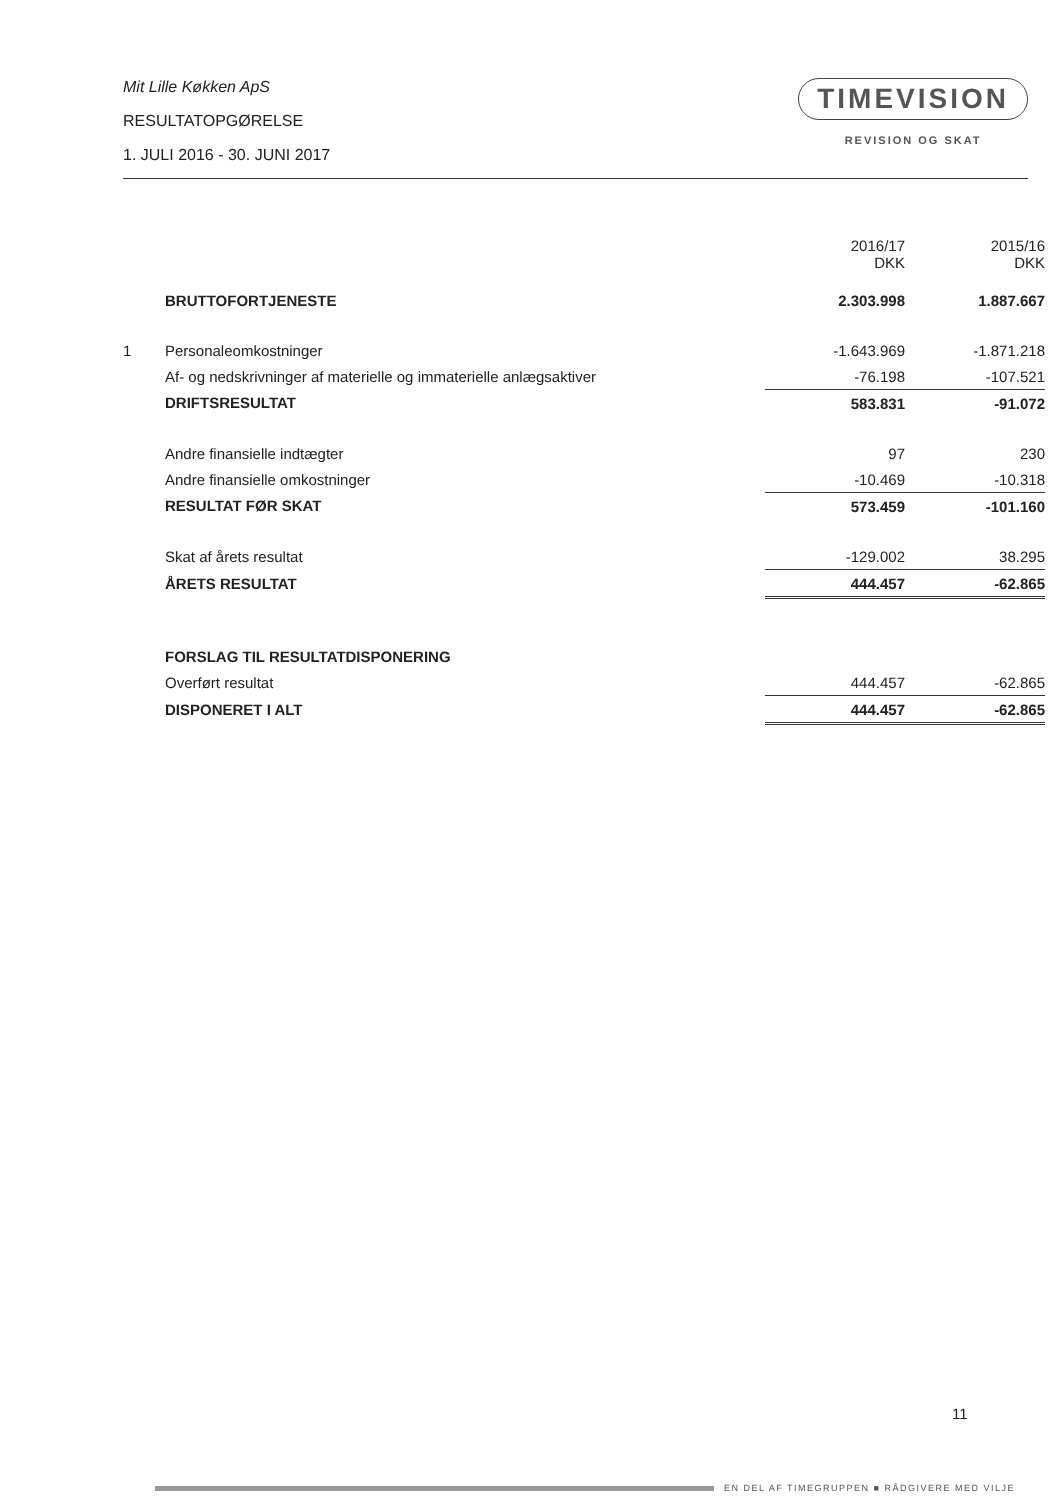Mit Lille Køkken ApS
RESULTATOPGØRELSE
1. JULI 2016 - 30. JUNI 2017
TIMEVISION
REVISION OG SKAT
| | | 2016/17 DKK | 2015/16 DKK |
| | BRUTTOFORTJENESTE | 2.303.998 | 1.887.667 |
| 1 | Personaleomkostninger | -1.643.969 | -1.871.218 |
| | Af- og nedskrivninger af materielle og immaterielle anlægsaktiver | -76.198 | -107.521 |
| | DRIFTSRESULTAT | 583.831 | -91.072 |
| | Andre finansielle indtægter | 97 | 230 |
| | Andre finansielle omkostninger | -10.469 | -10.318 |
| | RESULTAT FØR SKAT | 573.459 | -101.160 |
| | Skat af årets resultat | -129.002 | 38.295 |
| | ÅRETS RESULTAT | 444.457 | -62.865 |
| | FORSLAG TIL RESULTATDISPONERING | | |
| | Overført resultat | 444.457 | -62.865 |
| | DISPONERET I ALT | 444.457 | -62.865 |
11
EN DEL AF TIMEGRUPPEN ■ RÅDGIVERE MED VILJE